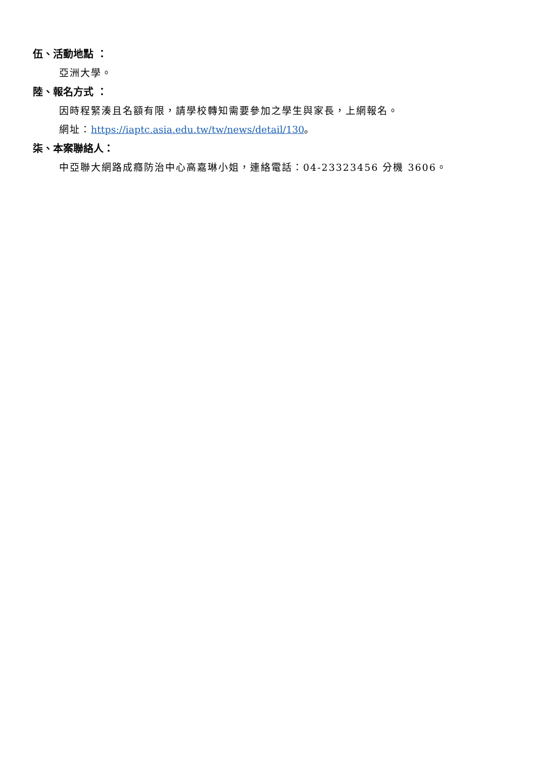伍、活動地點 ：
亞洲大學。
陸、報名方式 ：
因時程緊湊且名額有限，請學校轉知需要參加之學生與家長，上網報名。
網址：https://iaptc.asia.edu.tw/tw/news/detail/130。
柒、本案聯絡人：
中亞聯大網路成癮防治中心高嘉琳小姐，連絡電話：04-23323456 分機 3606。